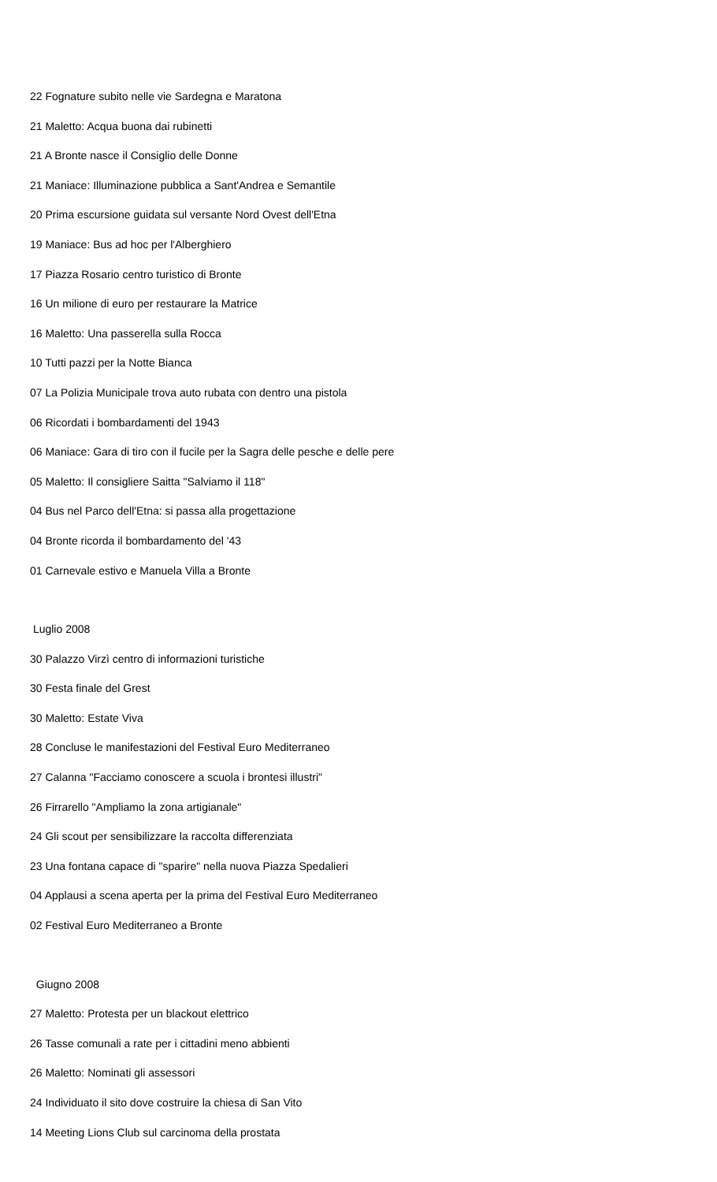22 Fognature subito nelle vie Sardegna e Maratona
21 Maletto: Acqua buona dai rubinetti
21 A Bronte nasce il Consiglio delle Donne
21 Maniace: Illuminazione pubblica a Sant'Andrea e Semantile
20 Prima escursione guidata sul versante Nord Ovest dell'Etna
19 Maniace: Bus ad hoc per l'Alberghiero
17 Piazza Rosario centro turistico di Bronte
16 Un milione di euro per restaurare la Matrice
16 Maletto: Una passerella sulla Rocca
10 Tutti pazzi per la Notte Bianca
07 La Polizia Municipale trova auto rubata con dentro una pistola
06 Ricordati i bombardamenti del 1943
06 Maniace: Gara di tiro con il fucile per la Sagra delle pesche e delle pere
05 Maletto: Il consigliere Saitta "Salviamo il 118"
04 Bus nel Parco dell'Etna: si passa alla progettazione
04 Bronte ricorda il bombardamento del '43
01 Carnevale estivo e Manuela Villa a Bronte
Luglio 2008
30 Palazzo Virzì centro di informazioni turistiche
30 Festa finale del Grest
30 Maletto: Estate Viva
28 Concluse le manifestazioni del Festival Euro Mediterraneo
27 Calanna "Facciamo conoscere a scuola i brontesi illustri"
26 Firrarello "Ampliamo la zona artigianale"
24 Gli scout per sensibilizzare la raccolta differenziata
23 Una fontana capace di "sparire" nella nuova Piazza Spedalieri
04 Applausi a scena aperta per la prima del Festival Euro Mediterraneo
02 Festival Euro Mediterraneo a Bronte
Giugno 2008
27 Maletto: Protesta per un blackout elettrico
26 Tasse comunali a rate per i cittadini meno abbienti
26 Maletto: Nominati gli assessori
24 Individuato il sito dove costruire la chiesa di San Vito
14 Meeting Lions Club sul carcinoma della prostata